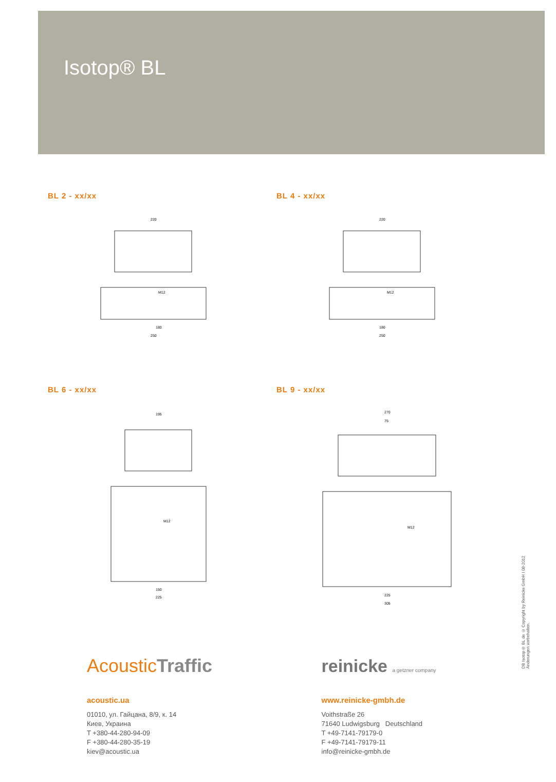Isotop® BL
BL 2 - xx/xx
220
180
250
M12
BL 4 - xx/xx
220
180
250
M12
BL 6 - xx/xx
195
M12
150
225
BL 9 - xx/xx
270
75
M12
225
305
AcousticTraffic
acoustic.ua
01010, ул. Гайцана, 8/9, к. 14
Киев, Украина
T +380-44-280-94-09
F +380-44-280-35-19
kiev@acoustic.ua
reinicke a getzner company
www.reinicke-gmbh.de
Voithstraße 26
71640 Ludwigsburg Deutschland
T +49-7141-79179-0
F +49-7141-79179-11
info@reinicke-gmbh.de
DB Isotop® BL de © Copyright by Reinicke GmbH I 08-2012
Änderungen vorbehalten.